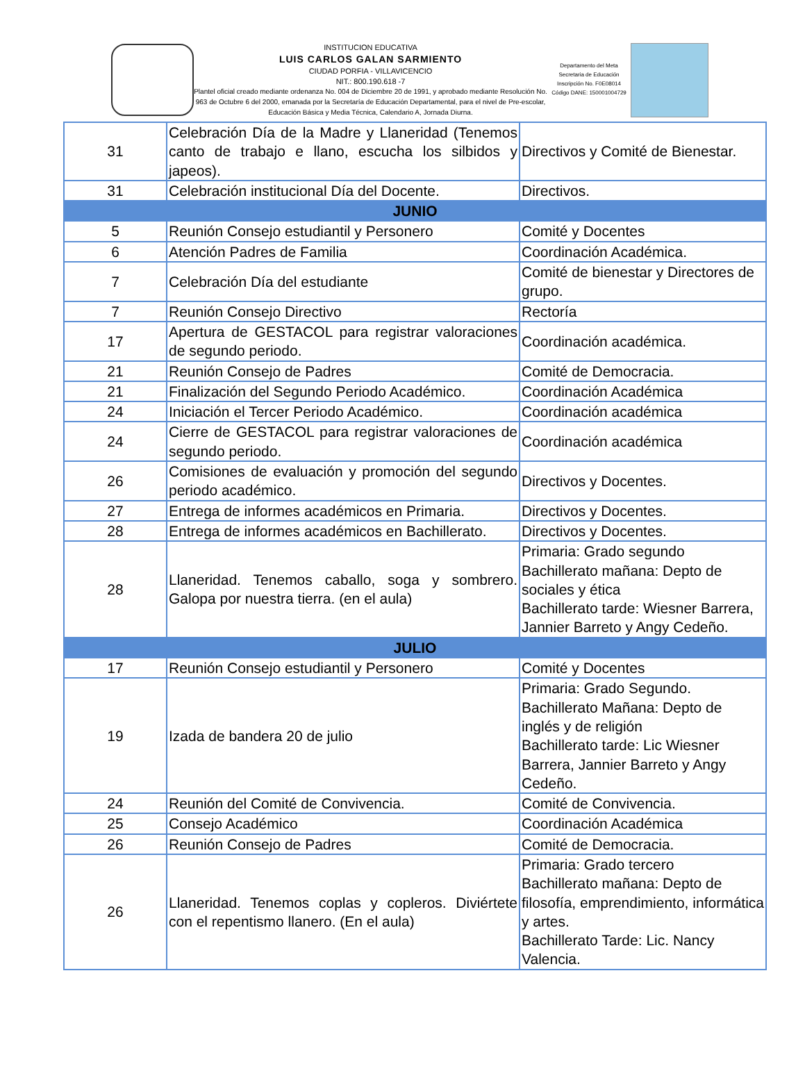INSTITUCION EDUCATIVA
LUIS CARLOS GALAN SARMIENTO
CIUDAD PORFIA - VILLAVICENCIO
NIT.: 800.190.618 -7
Plantel oficial creado mediante ordenanza No. 004 de Diciembre 20 de 1991, y aprobado mediante Resolución No. 963 de Octubre 6 del 2000, emanada por la Secretaría de Educación Departamental, para el nivel de Pre-escolar, Educación Básica y Media Técnica, Calendario A, Jornada Diurna.
Departamento del Meta
Secretaria de Educación
Inscripción No. F0E08014
Código DANE: 150001004729
| 31 | Celebración Día de la Madre y Llaneridad (Tenemos canto de trabajo e llano, escucha los silbidos y japeos). | Directivos y Comité de Bienestar. |
| 31 | Celebración institucional Día del Docente. | Directivos. |
| JUNIO | | |
| 5 | Reunión Consejo estudiantil y Personero | Comité y Docentes |
| 6 | Atención Padres de Familia | Coordinación Académica. |
| 7 | Celebración Día del estudiante | Comité de bienestar y Directores de grupo. |
| 7 | Reunión Consejo Directivo | Rectoría |
| 17 | Apertura de GESTACOL para registrar valoraciones de segundo periodo. | Coordinación académica. |
| 21 | Reunión Consejo de Padres | Comité de Democracia. |
| 21 | Finalización del Segundo Periodo Académico. | Coordinación Académica |
| 24 | Iniciación el Tercer Periodo Académico. | Coordinación académica |
| 24 | Cierre de GESTACOL para registrar valoraciones de segundo periodo. | Coordinación académica |
| 26 | Comisiones de evaluación y promoción del segundo periodo académico. | Directivos y Docentes. |
| 27 | Entrega de informes académicos en Primaria. | Directivos y Docentes. |
| 28 | Entrega de informes académicos en Bachillerato. | Directivos y Docentes. |
| 28 | Llaneridad. Tenemos caballo, soga y sombrero. Galopa por nuestra tierra. (en el aula) | Primaria: Grado segundo Bachillerato mañana: Depto de sociales y ética Bachillerato tarde: Wiesner Barrera, Jannier Barreto y Angy Cedeño. |
| JULIO | | |
| 17 | Reunión Consejo estudiantil y Personero | Comité y Docentes |
| 19 | Izada de bandera 20 de julio | Primaria: Grado Segundo. Bachillerato Mañana: Depto de inglés y de religión Bachillerato tarde: Lic Wiesner Barrera, Jannier Barreto y Angy Cedeño. |
| 24 | Reunión del Comité de Convivencia. | Comité de Convivencia. |
| 25 | Consejo Académico | Coordinación Académica |
| 26 | Reunión Consejo de Padres | Comité de Democracia. |
| 26 | Llaneridad. Tenemos coplas y copleros. Diviértete con el repentismo llanero. (En el aula) | Primaria: Grado tercero Bachillerato mañana: Depto de filosofía, emprendimiento, informática y artes. Bachillerato Tarde: Lic. Nancy Valencia. |